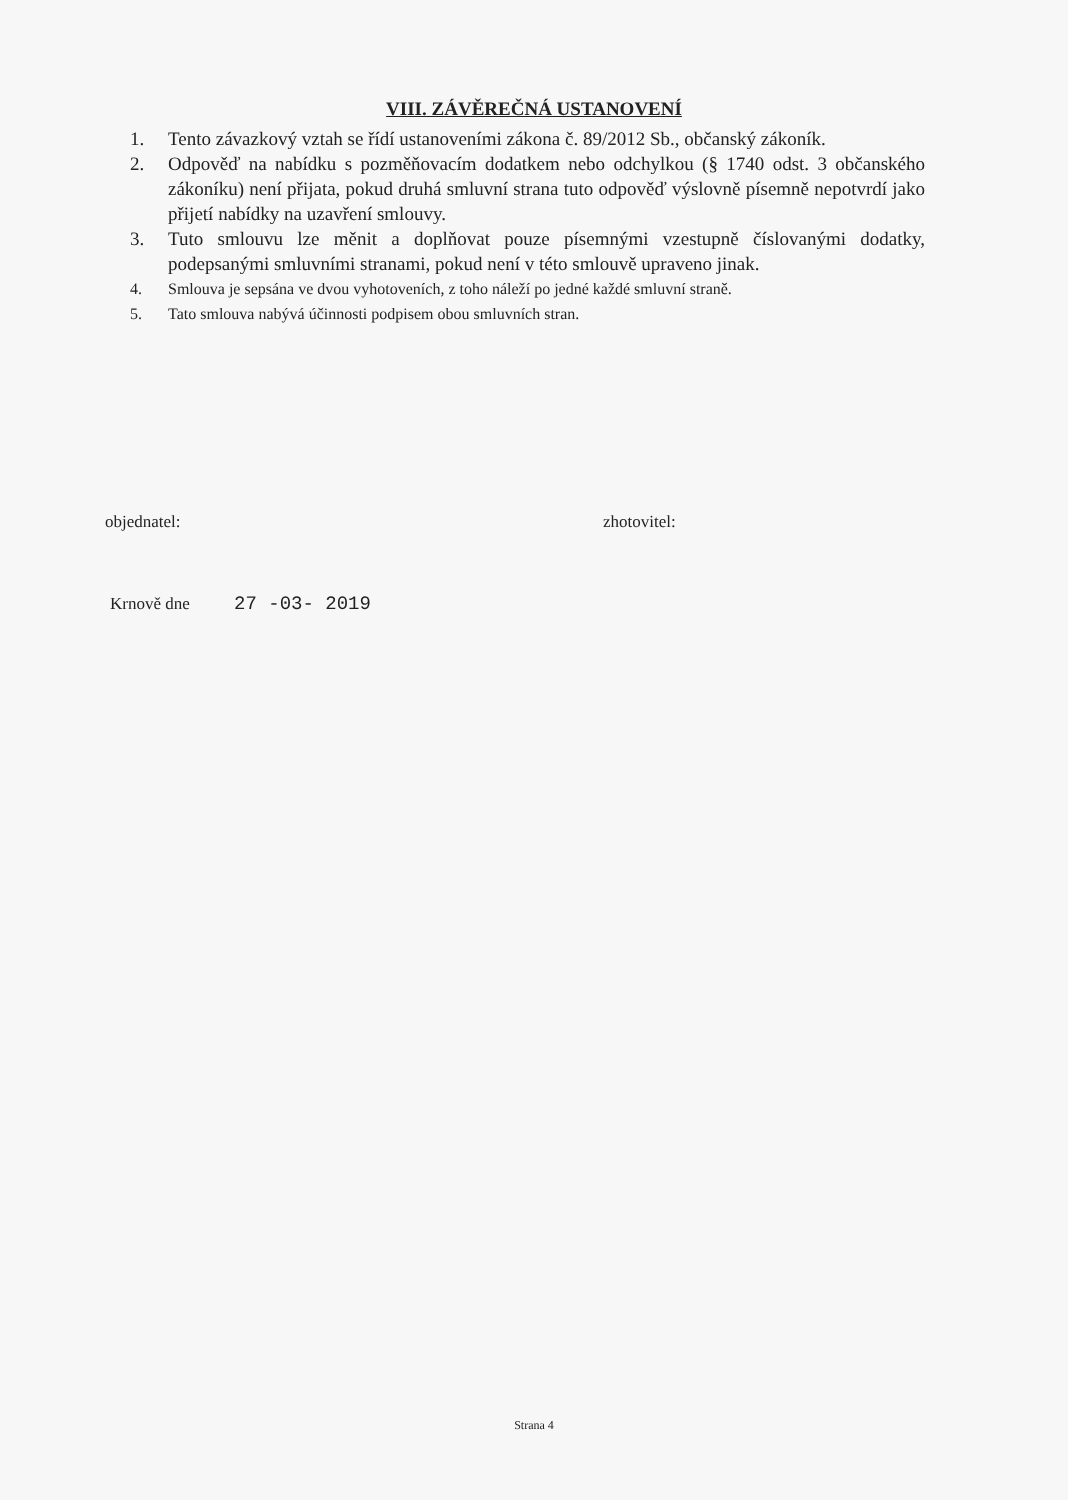VIII. ZÁVĚREČNÁ USTANOVENÍ
1. Tento závazkový vztah se řídí ustanoveními zákona č. 89/2012 Sb., občanský zákoník.
2. Odpověď na nabídku s pozměňovacím dodatkem nebo odchylkou (§ 1740 odst. 3 občanského zákoníku) není přijata, pokud druhá smluvní strana tuto odpověď výslovně písemně nepotvrdí jako přijetí nabídky na uzavření smlouvy.
3. Tuto smlouvu lze měnit a doplňovat pouze písemnými vzestupně číslovanými dodatky, podepsanými smluvními stranami, pokud není v této smlouvě upraveno jinak.
4. Smlouva je sepsána ve dvou vyhotoveních, z toho náleží po jedné každé smluvní straně.
5. Tato smlouva nabývá účinnosti podpisem obou smluvních stran.
objednatel: zhotovitel:
Krnově dne 27 -03- 2019
Strana 4